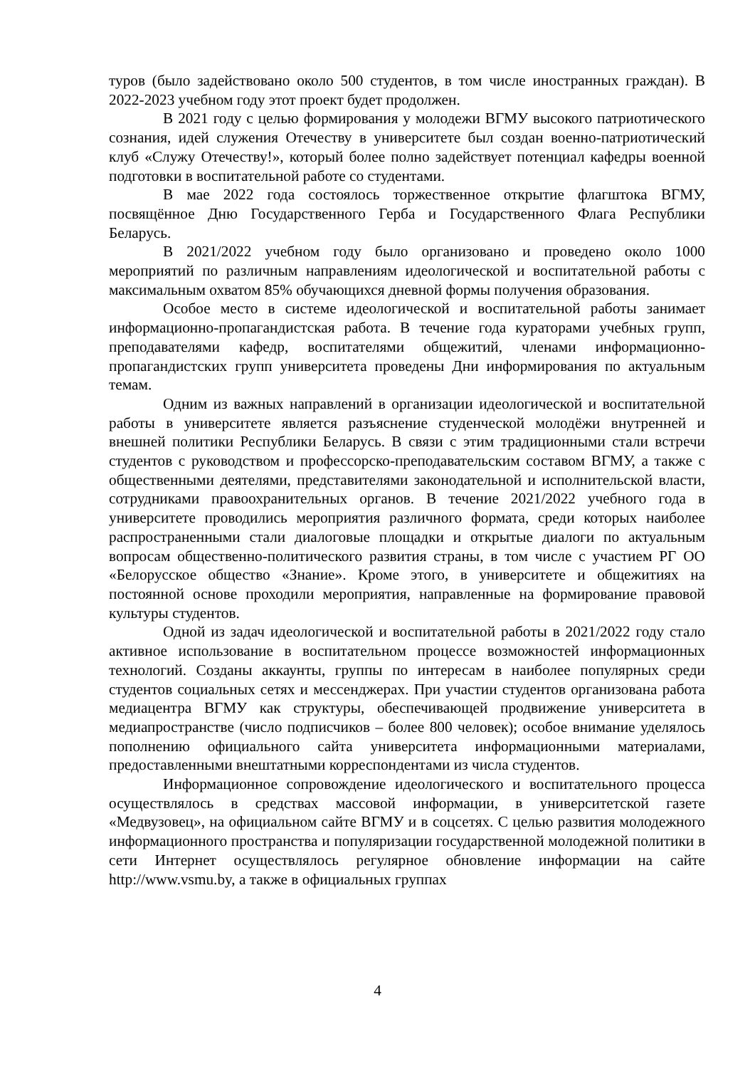туров (было задействовано около 500 студентов, в том числе иностранных граждан). В 2022-2023 учебном году этот проект будет продолжен.
В 2021 году с целью формирования у молодежи ВГМУ высокого патриотического сознания, идей служения Отечеству в университете был создан военно-патриотический клуб «Служу Отечеству!», который более полно задействует потенциал кафедры военной подготовки в воспитательной работе со студентами.
В мае 2022 года состоялось торжественное открытие флагштока ВГМУ, посвящённое Дню Государственного Герба и Государственного Флага Республики Беларусь.
В 2021/2022 учебном году было организовано и проведено около 1000 мероприятий по различным направлениям идеологической и воспитательной работы с максимальным охватом 85% обучающихся дневной формы получения образования.
Особое место в системе идеологической и воспитательной работы занимает информационно-пропагандистская работа. В течение года кураторами учебных групп, преподавателями кафедр, воспитателями общежитий, членами информационно-пропагандистских групп университета проведены Дни информирования по актуальным темам.
Одним из важных направлений в организации идеологической и воспитательной работы в университете является разъяснение студенческой молодёжи внутренней и внешней политики Республики Беларусь. В связи с этим традиционными стали встречи студентов с руководством и профессорско-преподавательским составом ВГМУ, а также с общественными деятелями, представителями законодательной и исполнительской власти, сотрудниками правоохранительных органов. В течение 2021/2022 учебного года в университете проводились мероприятия различного формата, среди которых наиболее распространенными стали диалоговые площадки и открытые диалоги по актуальным вопросам общественно-политического развития страны, в том числе с участием РГ ОО «Белорусское общество «Знание». Кроме этого, в университете и общежитиях на постоянной основе проходили мероприятия, направленные на формирование правовой культуры студентов.
Одной из задач идеологической и воспитательной работы в 2021/2022 году стало активное использование в воспитательном процессе возможностей информационных технологий. Созданы аккаунты, группы по интересам в наиболее популярных среди студентов социальных сетях и мессенджерах. При участии студентов организована работа медиацентра ВГМУ как структуры, обеспечивающей продвижение университета в медиапространстве (число подписчиков – более 800 человек); особое внимание уделялось пополнению официального сайта университета информационными материалами, предоставленными внештатными корреспондентами из числа студентов.
Информационное сопровождение идеологического и воспитательного процесса осуществлялось в средствах массовой информации, в университетской газете «Медвузовец», на официальном сайте ВГМУ и в соцсетях. С целью развития молодежного информационного пространства и популяризации государственной молодежной политики в сети Интернет осуществлялось регулярное обновление информации на сайте http://www.vsmu.by, а также в официальных группах
4